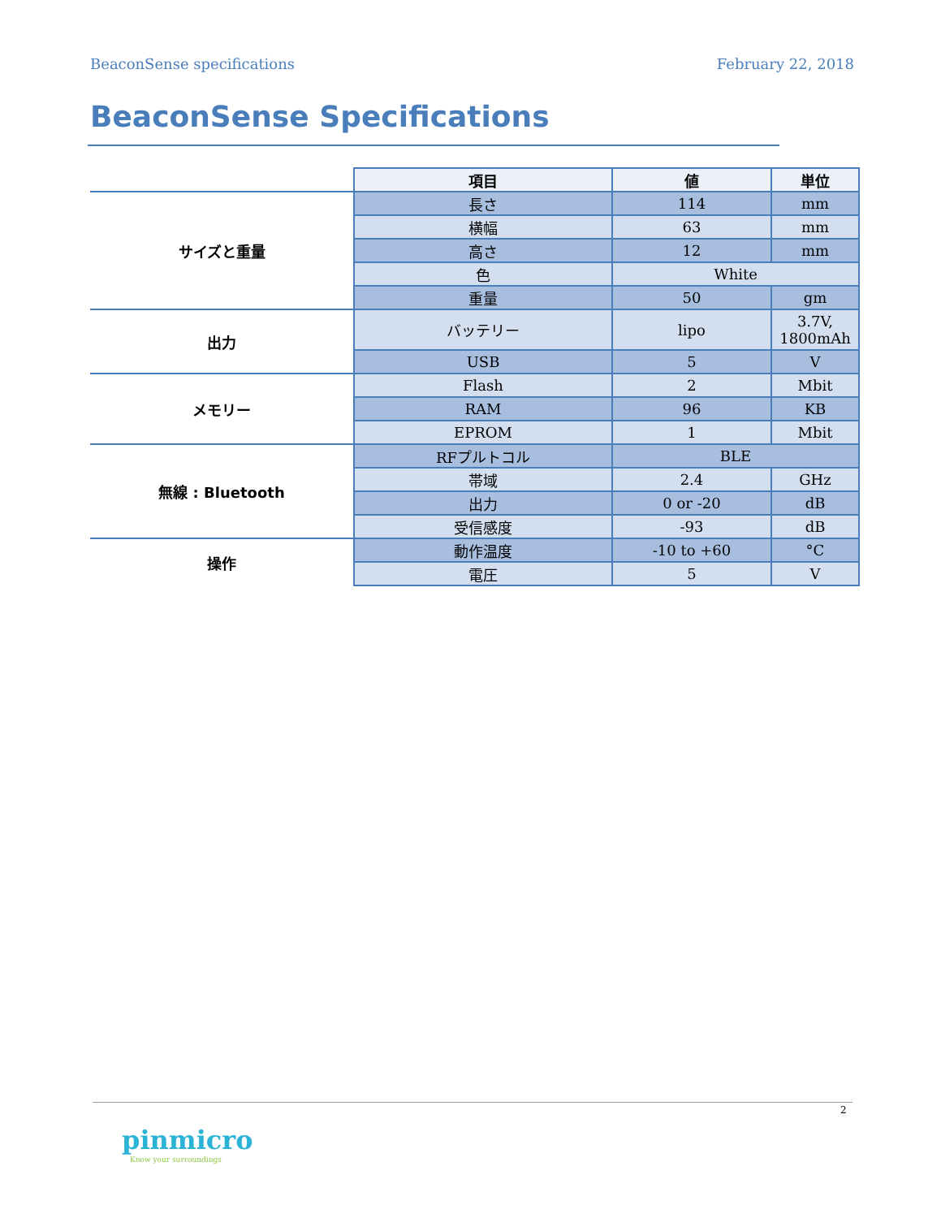BeaconSense specifications February 22, 2018
BeaconSense Specifications
| | 項目 | 値 | 単位 |
| サイズと重量 | 長さ | 114 | mm |
| | 横幅 | 63 | mm |
| | 高さ | 12 | mm |
| | 色 | White | |
| | 重量 | 50 | gm |
| 出力 | バッテリー | lipo | 3.7V, 1800mAh |
| | USB | 5 | V |
| メモリー | Flash | 2 | Mbit |
| | RAM | 96 | KB |
| | EPROM | 1 | Mbit |
| 無線 : Bluetooth | RFプルトコル | BLE | |
| | 帯域 | 2.4 | GHz |
| | 出力 | 0 or -20 | dB |
| | 受信感度 | -93 | dB |
| 操作 | 動作温度 | -10 to +60 | °C |
| | 電圧 | 5 | V |
2
pinmicro
Know your surroundings